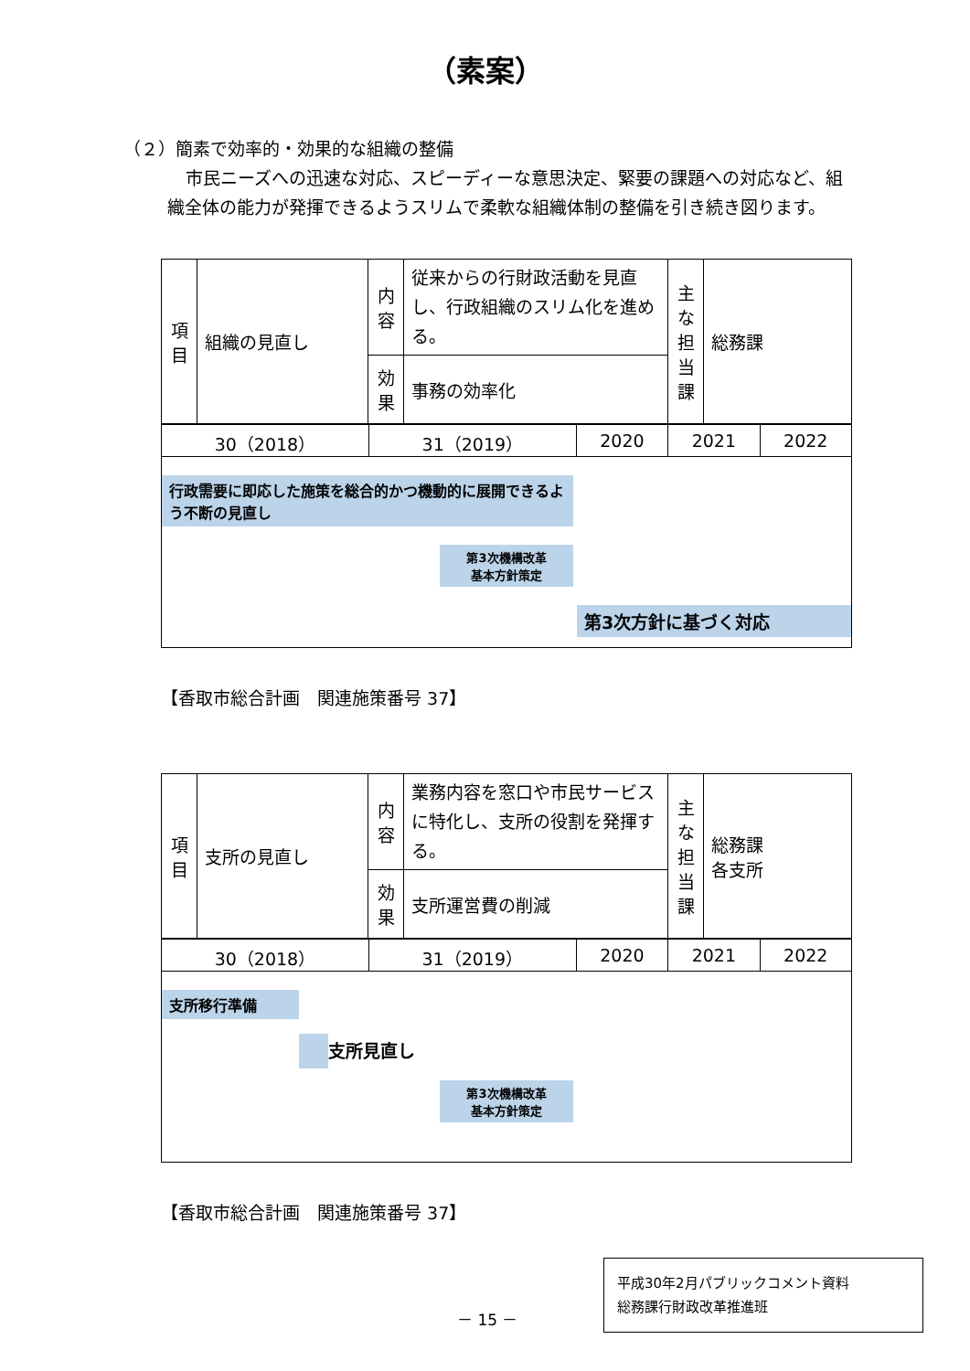（素案）
（２）簡素で効率的・効果的な組織の整備
市民ニーズへの迅速な対応、スピーディーな意思決定、緊要の課題への対応など、組織全体の能力が発揮できるようスリムで柔軟な組織体制の整備を引き続き図ります。
| 項目 | 組織の見直し | 内容 | 従来からの行財政活動を見直し、行政組織のスリム化を進める。 | 主な担当課 | 総務課 |
| | | 効果 | 事務の効率化 | | |
| 30（2018） | 31（2019） | 2020 | 2021 | 2022 |
| 行政需要に即応した施策を総合的かつ機動的に展開できるよう不断の見直し 第3次機構改革 基本方針策定 第3次方針に基づく対応 | | | | |
【香取市総合計画　関連施策番号 37】
| 項目 | 支所の見直し | 内容 | 業務内容を窓口や市民サービスに特化し、支所の役割を発揮する。 | 主な担当課 | 総務課 各支所 |
| | | 効果 | 支所運営費の削減 | | |
| 30（2018） | 31（2019） | 2020 | 2021 | 2022 |
| 支所移行準備 支所見直し 第3次機構改革 基本方針策定 | | | | |
【香取市総合計画　関連施策番号 37】
－ 15 －
平成30年2月パブリックコメント資料
総務課行財政改革推進班